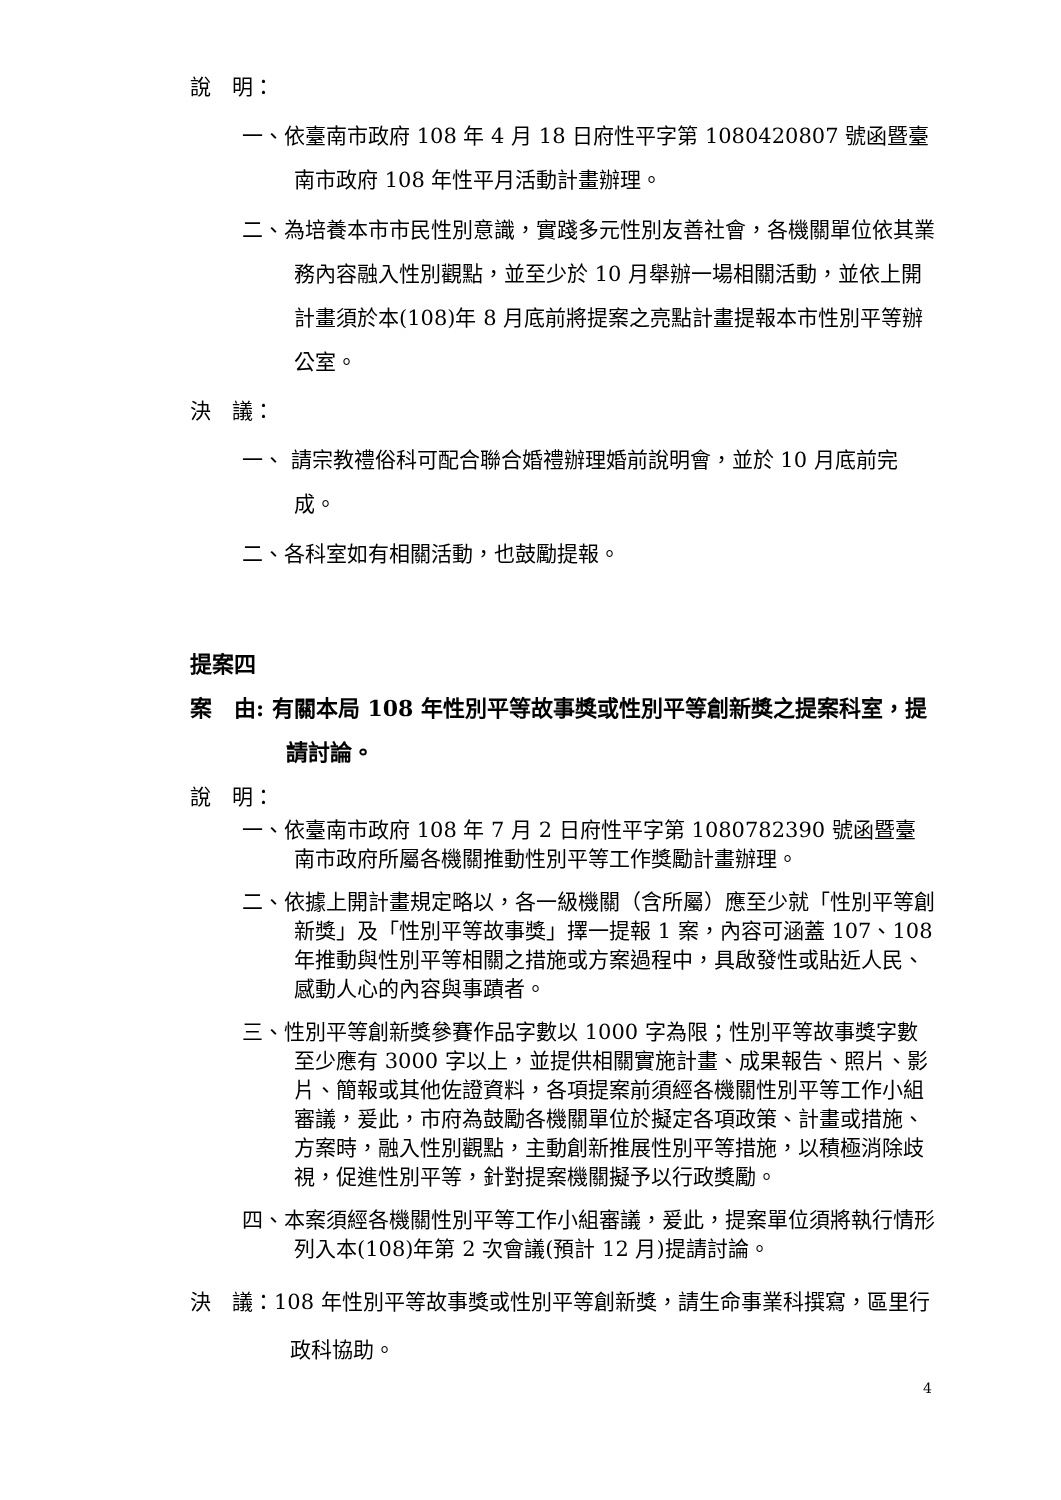說　明：
一、依臺南市政府 108 年 4 月 18 日府性平字第 1080420807 號函暨臺南市政府 108 年性平月活動計畫辦理。
二、為培養本市市民性別意識，實踐多元性別友善社會，各機關單位依其業務內容融入性別觀點，並至少於 10 月舉辦一場相關活動，並依上開計畫須於本(108)年 8 月底前將提案之亮點計畫提報本市性別平等辦公室。
決　議：
一、 請宗教禮俗科可配合聯合婚禮辦理婚前說明會，並於 10 月底前完成。
二、各科室如有相關活動，也鼓勵提報。
提案四
案　由: 有關本局 108 年性別平等故事獎或性別平等創新獎之提案科室，提請討論。
說　明：
一、依臺南市政府 108 年 7 月 2 日府性平字第 1080782390 號函暨臺南市政府所屬各機關推動性別平等工作獎勵計畫辦理。
二、依據上開計畫規定略以，各一級機關（含所屬）應至少就「性別平等創新獎」及「性別平等故事獎」擇一提報 1 案，內容可涵蓋 107、108 年推動與性別平等相關之措施或方案過程中，具啟發性或貼近人民、感動人心的內容與事蹟者。
三、性別平等創新獎參賽作品字數以 1000 字為限；性別平等故事獎字數至少應有 3000 字以上，並提供相關實施計畫、成果報告、照片、影片、簡報或其他佐證資料，各項提案前須經各機關性別平等工作小組審議，爰此，市府為鼓勵各機關單位於擬定各項政策、計畫或措施、方案時，融入性別觀點，主動創新推展性別平等措施，以積極消除歧視，促進性別平等，針對提案機關擬予以行政獎勵。
四、本案須經各機關性別平等工作小組審議，爰此，提案單位須將執行情形列入本(108)年第 2 次會議(預計 12 月)提請討論。
決　議：108 年性別平等故事獎或性別平等創新獎，請生命事業科撰寫，區里行政科協助。
4